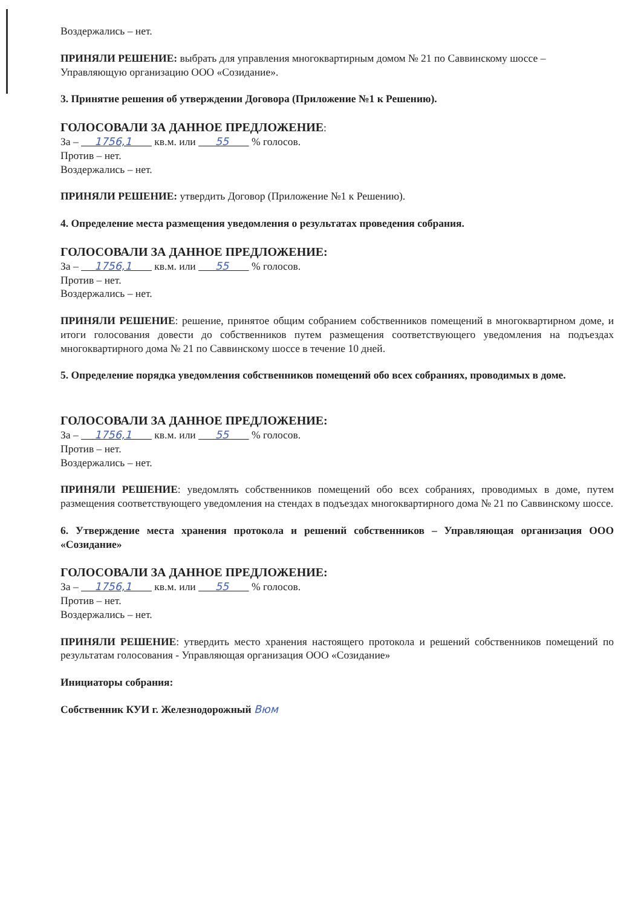Воздержались – нет.
ПРИНЯЛИ РЕШЕНИЕ: выбрать для управления многоквартирным домом № 21 по Саввинскому шоссе – Управляющую организацию ООО «Созидание».
3. Принятие решения об утверждении Договора (Приложение №1 к Решению).
ГОЛОСОВАЛИ ЗА ДАННОЕ ПРЕДЛОЖЕНИЕ:
За – 1756,1 кв.м. или 55 % голосов.
Против – нет.
Воздержались – нет.
ПРИНЯЛИ РЕШЕНИЕ: утвердить Договор (Приложение №1 к Решению).
4. Определение места размещения уведомления о результатах проведения собрания.
ГОЛОСОВАЛИ ЗА ДАННОЕ ПРЕДЛОЖЕНИЕ:
За – 1756,1 кв.м. или 55 % голосов.
Против – нет.
Воздержались – нет.
ПРИНЯЛИ РЕШЕНИЕ: решение, принятое общим собранием собственников помещений в многоквартирном доме, и итоги голосования довести до собственников путем размещения соответствующего уведомления на подъездах многоквартирного дома № 21 по Саввинскому шоссе в течение 10 дней.
5. Определение порядка уведомления собственников помещений обо всех собраниях, проводимых в доме.
ГОЛОСОВАЛИ ЗА ДАННОЕ ПРЕДЛОЖЕНИЕ:
За – 1756,1 кв.м. или 55 % голосов.
Против – нет.
Воздержались – нет.
ПРИНЯЛИ РЕШЕНИЕ: уведомлять собственников помещений обо всех собраниях, проводимых в доме, путем размещения соответствующего уведомления на стендах в подъездах многоквартирного дома № 21 по Саввинскому шоссе.
6. Утверждение места хранения протокола и решений собственников – Управляющая организация ООО «Созидание»
ГОЛОСОВАЛИ ЗА ДАННОЕ ПРЕДЛОЖЕНИЕ:
За – 1756,1 кв.м. или 55 % голосов.
Против – нет.
Воздержались – нет.
ПРИНЯЛИ РЕШЕНИЕ: утвердить место хранения настоящего протокола и решений собственников помещений по результатам голосования - Управляющая организация ООО «Созидание»
Инициаторы собрания:
Собственник КУИ г. Железнодорожный Вюм